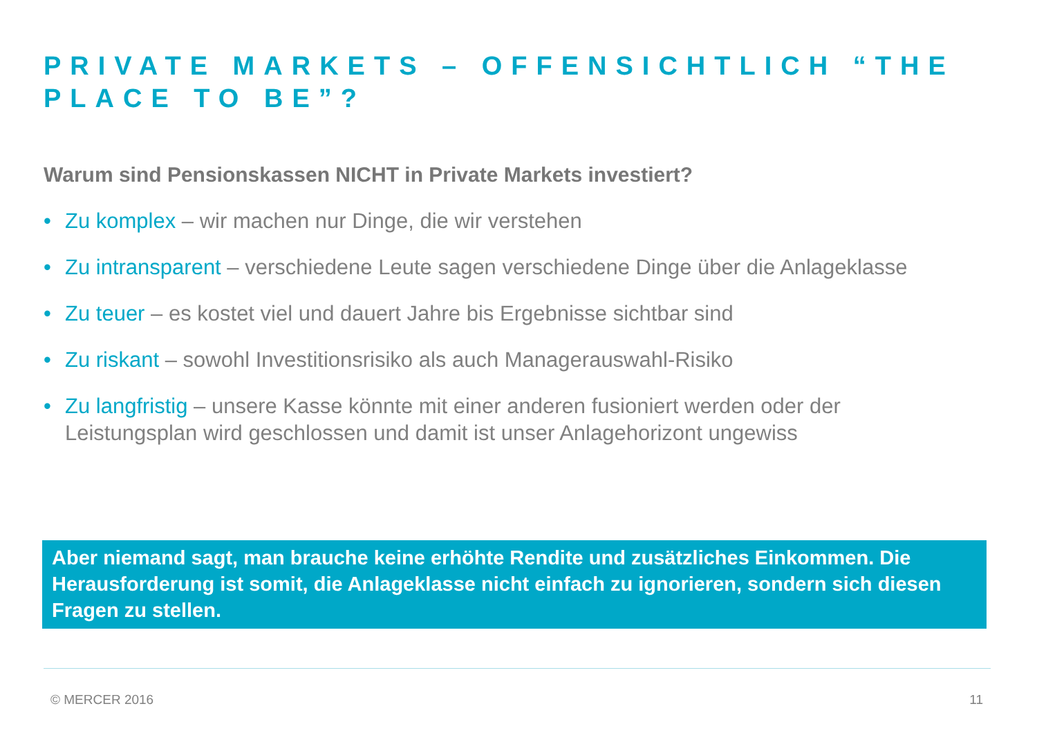PRIVATE MARKETS – OFFENSICHTLICH “THE PLACE TO BE”?
Warum sind Pensionskassen NICHT in Private Markets investiert?
• Zu komplex – wir machen nur Dinge, die wir verstehen
• Zu intransparent – verschiedene Leute sagen verschiedene Dinge über die Anlageklasse
• Zu teuer – es kostet viel und dauert Jahre bis Ergebnisse sichtbar sind
• Zu riskant – sowohl Investitionsrisiko als auch Managerauswahl-Risiko
• Zu langfristig – unsere Kasse könnte mit einer anderen fusioniert werden oder der Leistungsplan wird geschlossen und damit ist unser Anlagehorizont ungewiss
Aber niemand sagt, man brauche keine erhöhte Rendite und zusätzliches Einkommen. Die Herausforderung ist somit, die Anlageklasse nicht einfach zu ignorieren, sondern sich diesen Fragen zu stellen.
© MERCER 2016 11